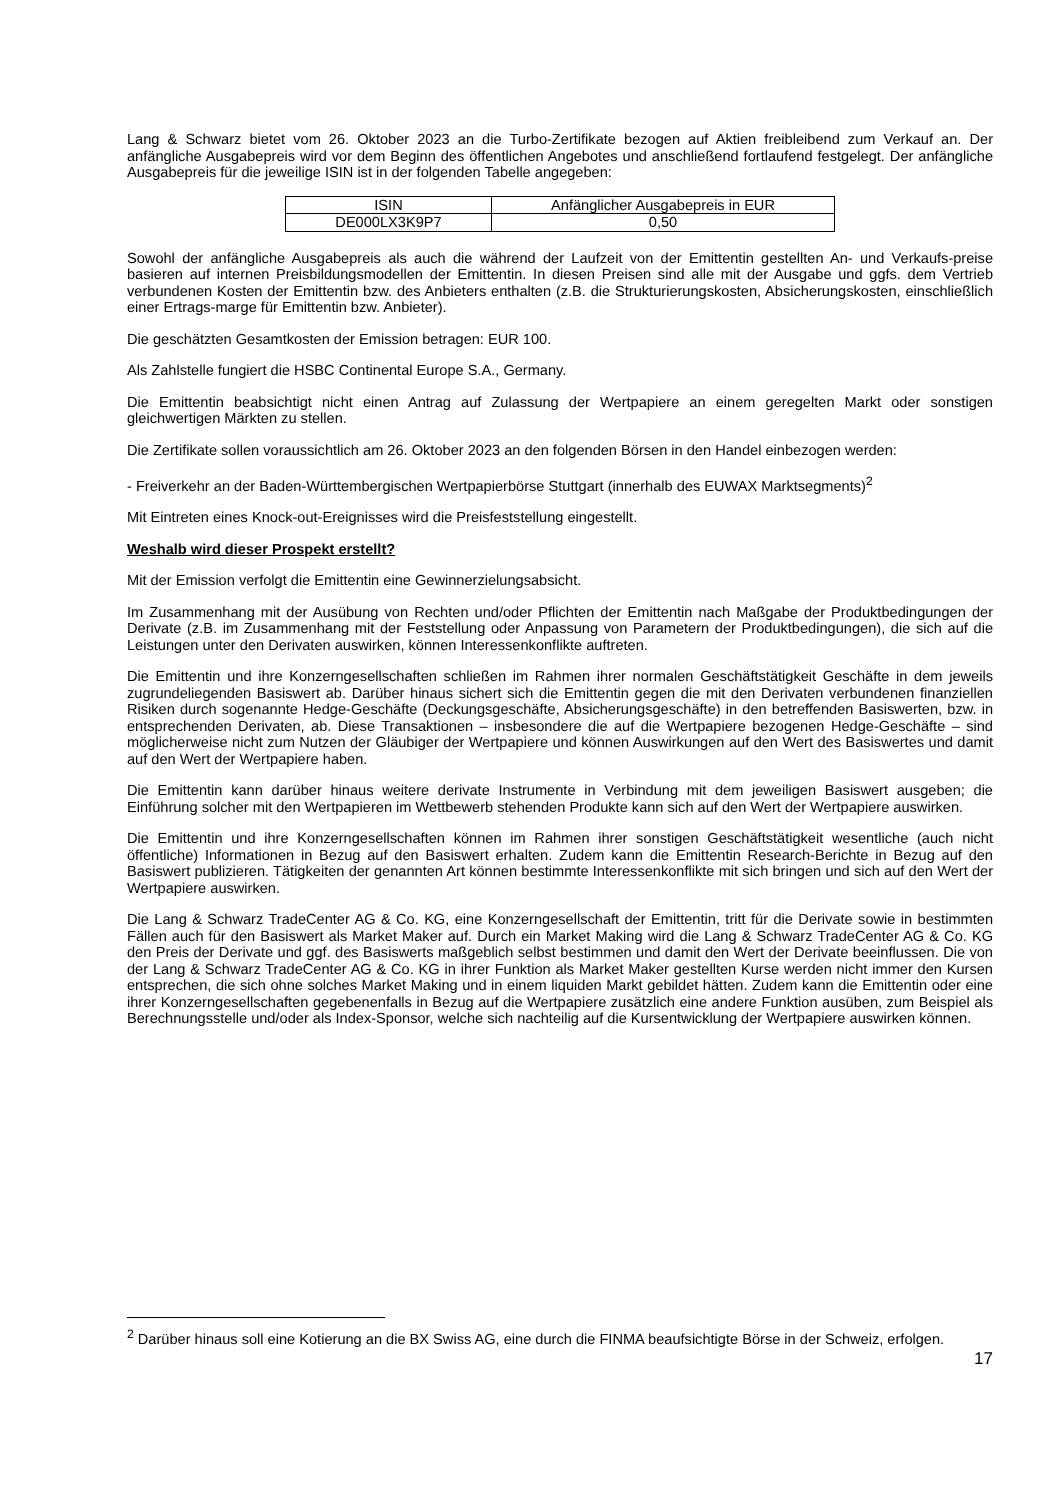Lang & Schwarz bietet vom 26. Oktober 2023 an die Turbo-Zertifikate bezogen auf Aktien freibleibend zum Verkauf an. Der anfängliche Ausgabepreis wird vor dem Beginn des öffentlichen Angebotes und anschließend fortlaufend festgelegt. Der anfängliche Ausgabepreis für die jeweilige ISIN ist in der folgenden Tabelle angegeben:
| ISIN | Anfänglicher Ausgabepreis in EUR |
| --- | --- |
| DE000LX3K9P7 | 0,50 |
Sowohl der anfängliche Ausgabepreis als auch die während der Laufzeit von der Emittentin gestellten An- und Verkaufs-preise basieren auf internen Preisbildungsmodellen der Emittentin. In diesen Preisen sind alle mit der Ausgabe und ggfs. dem Vertrieb verbundenen Kosten der Emittentin bzw. des Anbieters enthalten (z.B. die Strukturierungskosten, Absicherungskosten, einschließlich einer Ertrags-marge für Emittentin bzw. Anbieter).
Die geschätzten Gesamtkosten der Emission betragen: EUR 100.
Als Zahlstelle fungiert die HSBC Continental Europe S.A., Germany.
Die Emittentin beabsichtigt nicht einen Antrag auf Zulassung der Wertpapiere an einem geregelten Markt oder sonstigen gleichwertigen Märkten zu stellen.
Die Zertifikate sollen voraussichtlich am 26. Oktober 2023 an den folgenden Börsen in den Handel einbezogen werden:
- Freiverkehr an der Baden-Württembergischen Wertpapierbörse Stuttgart (innerhalb des EUWAX Marktsegments)<sup>2</sup>
Mit Eintreten eines Knock-out-Ereignisses wird die Preisfeststellung eingestellt.
Weshalb wird dieser Prospekt erstellt?
Mit der Emission verfolgt die Emittentin eine Gewinnerzielungsabsicht.
Im Zusammenhang mit der Ausübung von Rechten und/oder Pflichten der Emittentin nach Maßgabe der Produktbedingungen der Derivate (z.B. im Zusammenhang mit der Feststellung oder Anpassung von Parametern der Produktbedingungen), die sich auf die Leistungen unter den Derivaten auswirken, können Interessenkonflikte auftreten.
Die Emittentin und ihre Konzerngesellschaften schließen im Rahmen ihrer normalen Geschäftstätigkeit Geschäfte in dem jeweils zugrundeliegenden Basiswert ab. Darüber hinaus sichert sich die Emittentin gegen die mit den Derivaten verbundenen finanziellen Risiken durch sogenannte Hedge-Geschäfte (Deckungsgeschäfte, Absicherungsgeschäfte) in den betreffenden Basiswerten, bzw. in entsprechenden Derivaten, ab. Diese Transaktionen – insbesondere die auf die Wertpapiere bezogenen Hedge-Geschäfte – sind möglicherweise nicht zum Nutzen der Gläubiger der Wertpapiere und können Auswirkungen auf den Wert des Basiswertes und damit auf den Wert der Wertpapiere haben.
Die Emittentin kann darüber hinaus weitere derivate Instrumente in Verbindung mit dem jeweiligen Basiswert ausgeben; die Einführung solcher mit den Wertpapieren im Wettbewerb stehenden Produkte kann sich auf den Wert der Wertpapiere auswirken.
Die Emittentin und ihre Konzerngesellschaften können im Rahmen ihrer sonstigen Geschäftstätigkeit wesentliche (auch nicht öffentliche) Informationen in Bezug auf den Basiswert erhalten. Zudem kann die Emittentin Research-Berichte in Bezug auf den Basiswert publizieren. Tätigkeiten der genannten Art können bestimmte Interessenkonflikte mit sich bringen und sich auf den Wert der Wertpapiere auswirken.
Die Lang & Schwarz TradeCenter AG & Co. KG, eine Konzerngesellschaft der Emittentin, tritt für die Derivate sowie in bestimmten Fällen auch für den Basiswert als Market Maker auf. Durch ein Market Making wird die Lang & Schwarz TradeCenter AG & Co. KG den Preis der Derivate und ggf. des Basiswerts maßgeblich selbst bestimmen und damit den Wert der Derivate beeinflussen. Die von der Lang & Schwarz TradeCenter AG & Co. KG in ihrer Funktion als Market Maker gestellten Kurse werden nicht immer den Kursen entsprechen, die sich ohne solches Market Making und in einem liquiden Markt gebildet hätten. Zudem kann die Emittentin oder eine ihrer Konzerngesellschaften gegebenenfalls in Bezug auf die Wertpapiere zusätzlich eine andere Funktion ausüben, zum Beispiel als Berechnungsstelle und/oder als Index-Sponsor, welche sich nachteilig auf die Kursentwicklung der Wertpapiere auswirken können.
<sup>2</sup> Darüber hinaus soll eine Kotierung an die BX Swiss AG, eine durch die FINMA beaufsichtigte Börse in der Schweiz, erfolgen.
17